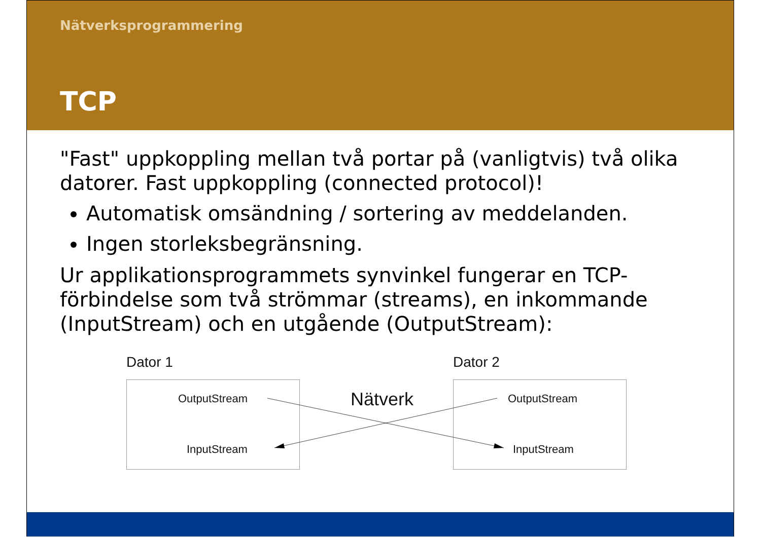Nätverksprogrammering
TCP
"Fast" uppkoppling mellan två portar på (vanligtvis) två olika datorer. Fast uppkoppling (connected protocol)!
Automatisk omsändning / sortering av meddelanden.
Ingen storleksbegränsning.
Ur applikationsprogrammets synvinkel fungerar en TCP-förbindelse som två strömmar (streams), en inkommande (InputStream) och en utgående (OutputStream):
Dator 1 Dator 2
OutputStream
InputStream
Nätverk OutputStream
InputStream